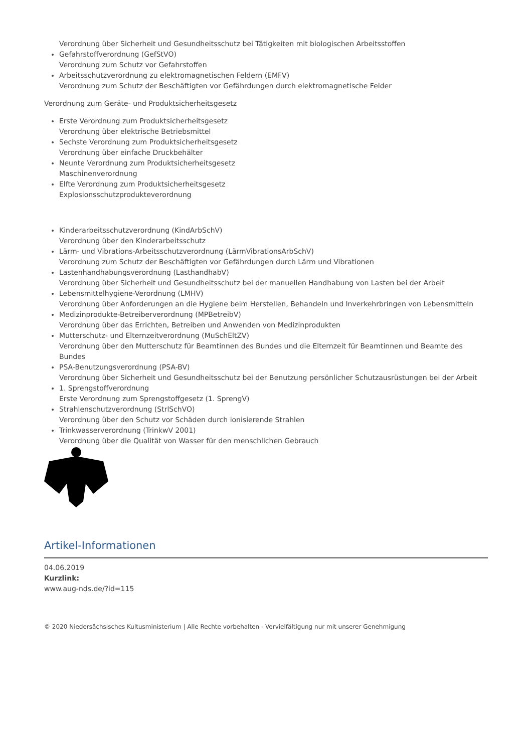Verordnung über Sicherheit und Gesundheitsschutz bei Tätigkeiten mit biologischen Arbeitsstoffen
Gefahrstoffverordnung (GefStVO)
Verordnung zum Schutz vor Gefahrstoffen
Arbeitsschutzverordnung zu elektromagnetischen Feldern (EMFV)
Verordnung zum Schutz der Beschäftigten vor Gefährdungen durch elektromagnetische Felder
Verordnung zum Geräte- und Produktsicherheitsgesetz
Erste Verordnung zum Produktsicherheitsgesetz
Verordnung über elektrische Betriebsmittel
Sechste Verordnung zum Produktsicherheitsgesetz
Verordnung über einfache Druckbehälter
Neunte Verordnung zum Produktsicherheitsgesetz
Maschinenverordnung
Elfte Verordnung zum Produktsicherheitsgesetz
Explosionsschutzprodukteverordnung
Kinderarbeitsschutzverordnung (KindArbSchV)
Verordnung über den Kinderarbeitsschutz
Lärm- und Vibrations-Arbeitsschutzverordnung (LärmVibrationsArbSchV)
Verordnung zum Schutz der Beschäftigten vor Gefährdungen durch Lärm und Vibrationen
Lastenhandhabungsverordnung (LasthandhabV)
Verordnung über Sicherheit und Gesundheitsschutz bei der manuellen Handhabung von Lasten bei der Arbeit
Lebensmittelhygiene-Verordnung (LMHV)
Verordnung über Anforderungen an die Hygiene beim Herstellen, Behandeln und Inverkehrbringen von Lebensmitteln
Medizinprodukte-Betreiberverordnung (MPBetreibV)
Verordnung über das Errichten, Betreiben und Anwenden von Medizinprodukten
Mutterschutz- und Elternzeitverordnung (MuSchEltZV)
Verordnung über den Mutterschutz für Beamtinnen des Bundes und die Elternzeit für Beamtinnen und Beamte des Bundes
PSA-Benutzungsverordnung (PSA-BV)
Verordnung über Sicherheit und Gesundheitsschutz bei der Benutzung persönlicher Schutzausrüstungen bei der Arbeit
1. Sprengstoffverordnung
Erste Verordnung zum Sprengstoffgesetz (1. SprengV)
Strahlenschutzverordnung (StrlSchVO)
Verordnung über den Schutz vor Schäden durch ionisierende Strahlen
Trinkwasserverordnung (TrinkwV 2001)
Verordnung über die Qualität von Wasser für den menschlichen Gebrauch
Artikel-Informationen
04.06.2019
Kurzlink:
www.aug-nds.de/?id=115
© 2020 Niedersächsisches Kultusministerium | Alle Rechte vorbehalten - Vervielfältigung nur mit unserer Genehmigung